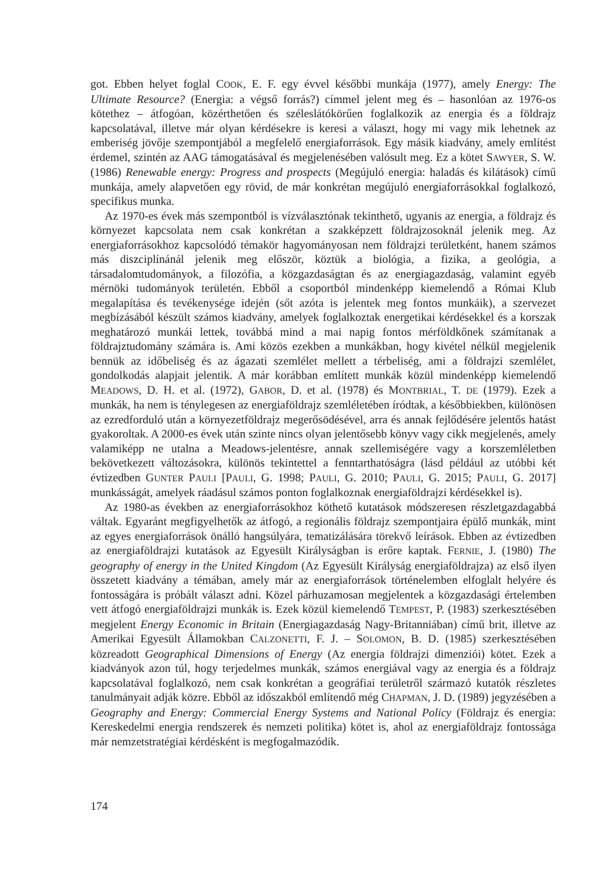got. Ebben helyet foglal COOK, E. F. egy évvel későbbi munkája (1977), amely Energy: The Ultimate Resource? (Energia: a végső forrás?) címmel jelent meg és – hasonlóan az 1976-os kötethez – átfogóan, közérthetően és széleslátókörűen foglalkozik az energia és a földrajz kapcsolatával, illetve már olyan kérdésekre is keresi a választ, hogy mi vagy mik lehetnek az emberiség jövője szempontjából a megfelelő energiaforrások. Egy másik kiadvány, amely említést érdemel, szintén az AAG támogatásával és megjelenésében valósult meg. Ez a kötet SAWYER, S. W. (1986) Renewable energy: Progress and prospects (Megújuló energia: haladás és kilátások) című munkája, amely alapvetően egy rövid, de már konkrétan megújuló energiaforrásokkal foglalkozó, specifikus munka.
Az 1970-es évek más szempontból is vízválasztónak tekinthető, ugyanis az energia, a földrajz és környezet kapcsolata nem csak konkrétan a szakképzett földrajzosoknál jelenik meg. Az energiaforrásokhoz kapcsolódó témakör hagyományosan nem földrajzi területként, hanem számos más diszciplínánál jelenik meg először, köztük a biológia, a fizika, a geológia, a társadalomtudományok, a filozófia, a közgazdaságtan és az energiagazdaság, valamint egyéb mérnöki tudományok területén. Ebből a csoportból mindenképp kiemelendő a Római Klub megalapítása és tevékenysége idején (sőt azóta is jelentek meg fontos munkáik), a szervezet megbízásából készült számos kiadvány, amelyek foglalkoztak energetikai kérdésekkel és a korszak meghatározó munkái lettek, továbbá mind a mai napig fontos mérföldkőnek számítanak a földrajztudomány számára is. Ami közös ezekben a munkákban, hogy kivétel nélkül megjelenik bennük az időbeliség és az ágazati szemlélet mellett a térbeliség, ami a földrajzi szemlélet, gondolkodás alapjait jelentik. A már korábban említett munkák közül mindenképp kiemelendő MEADOWS, D. H. et al. (1972), GABOR, D. et al. (1978) és MONTBRIAL, T. DE (1979). Ezek a munkák, ha nem is ténylegesen az energiaföldrajz szemléletében íródtak, a későbbiekben, különösen az ezredforduló után a környezetföldrajz megerősödésével, arra és annak fejlődésére jelentős hatást gyakoroltak. A 2000-es évek után szinte nincs olyan jelentősebb könyv vagy cikk megjelenés, amely valamiképp ne utalna a Meadows-jelentésre, annak szellemiségére vagy a korszemléletben bekövetkezett változásokra, különös tekintettel a fenntarthatóságra (lásd például az utóbbi két évtizedben GUNTER PAULI [PAULI, G. 1998; PAULI, G. 2010; PAULI, G. 2015; PAULI, G. 2017] munkásságát, amelyek ráadásul számos ponton foglalkoznak energiaföldrajzi kérdésekkel is).
Az 1980-as években az energiaforrásokhoz köthető kutatások módszeresen részletgazdagabbá váltak. Egyaránt megfigyelhetők az átfogó, a regionális földrajz szempontjaira épülő munkák, mint az egyes energiaforrások önálló hangsúlyára, tematizálására törekvő leírások. Ebben az évtizedben az energiaföldrajzi kutatások az Egyesült Királyságban is erőre kaptak. FERNIE, J. (1980) The geography of energy in the United Kingdom (Az Egyesült Királyság energiaföldrajza) az első ilyen összetett kiadvány a témában, amely már az energiaforrások történelemben elfoglalt helyére és fontosságára is próbált választ adni. Közel párhuzamosan megjelentek a közgazdasági értelemben vett átfogó energiaföldrajzi munkák is. Ezek közül kiemelendő TEMPEST, P. (1983) szerkesztésében megjelent Energy Economic in Britain (Energiagazdaság Nagy-Britanniában) című brit, illetve az Amerikai Egyesült Államokban CALZONETTI, F. J. – SOLOMON, B. D. (1985) szerkesztésében közreadott Geographical Dimensions of Energy (Az energia földrajzi dimenziói) kötet. Ezek a kiadványok azon túl, hogy terjedelmes munkák, számos energiával vagy az energia és a földrajz kapcsolatával foglalkozó, nem csak konkrétan a geográfiai területről származó kutatók részletes tanulmányait adják közre. Ebből az időszakból említendő még CHAPMAN, J. D. (1989) jegyzésében a Geography and Energy: Commercial Energy Systems and National Policy (Földrajz és energia: Kereskedelmi energia rendszerek és nemzeti politika) kötet is, ahol az energiaföldrajz fontossága már nemzetstratégiai kérdésként is megfogalmazódik.
174